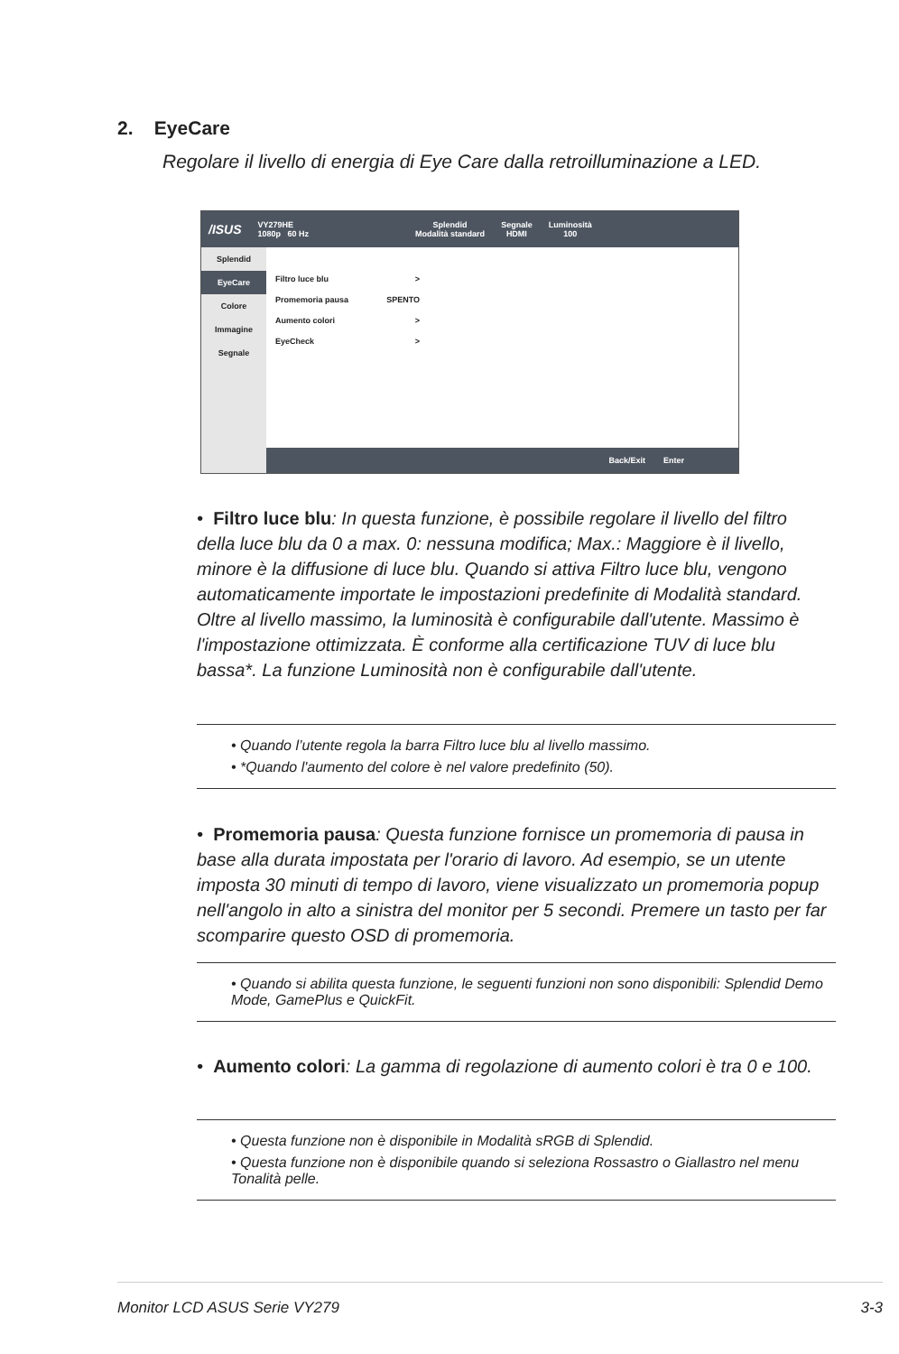2. EyeCare
Regolare il livello di energia di Eye Care dalla retroilluminazione a LED.
/ISUS VY279HE
1080p 60 Hz Splendid
Modalità standard Segnale
HDMI Luminosità
100
Splendid
EyeCare
Colore
Immagine
Segnale
Filtro luce blu >
Promemoria pausa SPENTO
Aumento colori >
EyeCheck >
Back/Exit Enter
• Filtro luce blu: In questa funzione, è possibile regolare il livello del filtro della luce blu da 0 a max. 0: nessuna modifica; Max.: Maggiore è il livello, minore è la diffusione di luce blu. Quando si attiva Filtro luce blu, vengono automaticamente importate le impostazioni predefinite di Modalità standard. Oltre al livello massimo, la luminosità è configurabile dall'utente. Massimo è l'impostazione ottimizzata. È conforme alla certificazione TUV di luce blu bassa*. La funzione Luminosità non è configurabile dall'utente.
• Quando l’utente regola la barra Filtro luce blu al livello massimo.
• *Quando l'aumento del colore è nel valore predefinito (50).
• Promemoria pausa: Questa funzione fornisce un promemoria di pausa in base alla durata impostata per l'orario di lavoro. Ad esempio, se un utente imposta 30 minuti di tempo di lavoro, viene visualizzato un promemoria popup nell'angolo in alto a sinistra del monitor per 5 secondi. Premere un tasto per far scomparire questo OSD di promemoria.
• Quando si abilita questa funzione, le seguenti funzioni non sono disponibili: Splendid Demo Mode, GamePlus e QuickFit.
• Aumento colori: La gamma di regolazione di aumento colori è tra 0 e 100.
• Questa funzione non è disponibile in Modalità sRGB di Splendid.
• Questa funzione non è disponibile quando si seleziona Rossastro o Giallastro nel menu Tonalità pelle.
Monitor LCD ASUS Serie VY279 3-3